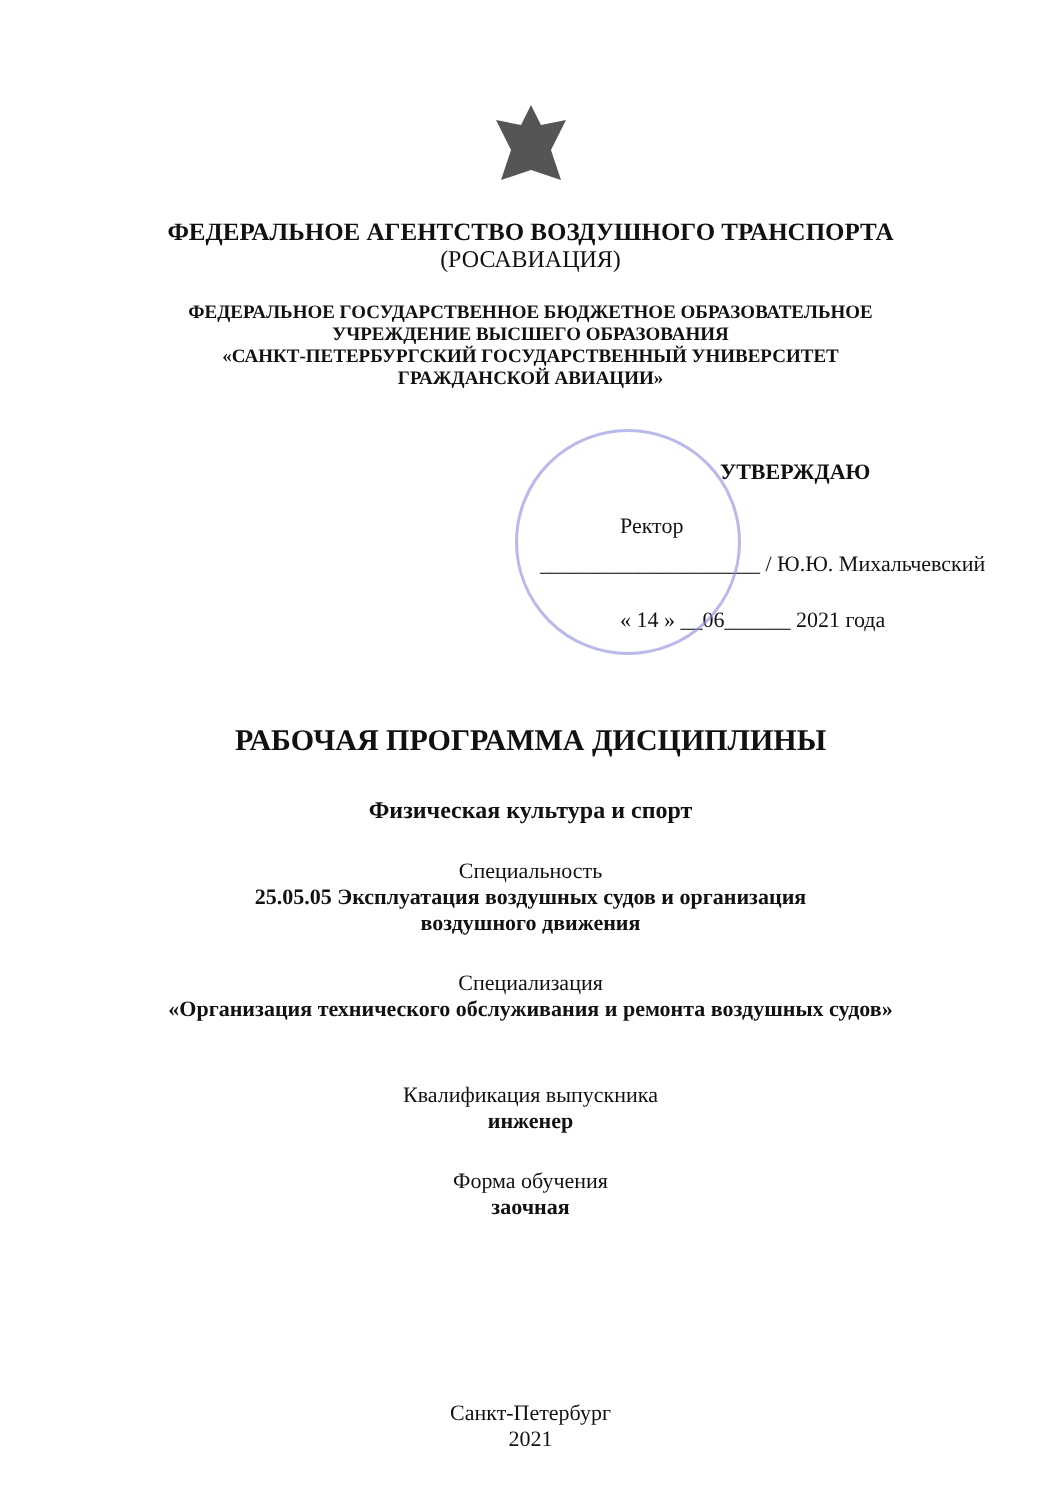ФЕДЕРАЛЬНОЕ АГЕНТСТВО ВОЗДУШНОГО ТРАНСПОРТА
(РОСАВИАЦИЯ)
ФЕДЕРАЛЬНОЕ ГОСУДАРСТВЕННОЕ БЮДЖЕТНОЕ ОБРАЗОВАТЕЛЬНОЕ
УЧРЕЖДЕНИЕ ВЫСШЕГО ОБРАЗОВАНИЯ
«САНКТ-ПЕТЕРБУРГСКИЙ ГОСУДАРСТВЕННЫЙ УНИВЕРСИТЕТ
ГРАЖДАНСКОЙ АВИАЦИИ»
УТВЕРЖДАЮ
Ректор
____________________ / Ю.Ю. Михальчевский
« 14 » __06______ 2021 года
РАБОЧАЯ ПРОГРАММА ДИСЦИПЛИНЫ
Физическая культура и спорт
Специальность
25.05.05 Эксплуатация воздушных судов и организация
воздушного движения
Специализация
«Организация технического обслуживания и ремонта воздушных судов»
Квалификация выпускника
инженер
Форма обучения
заочная
Санкт-Петербург
2021